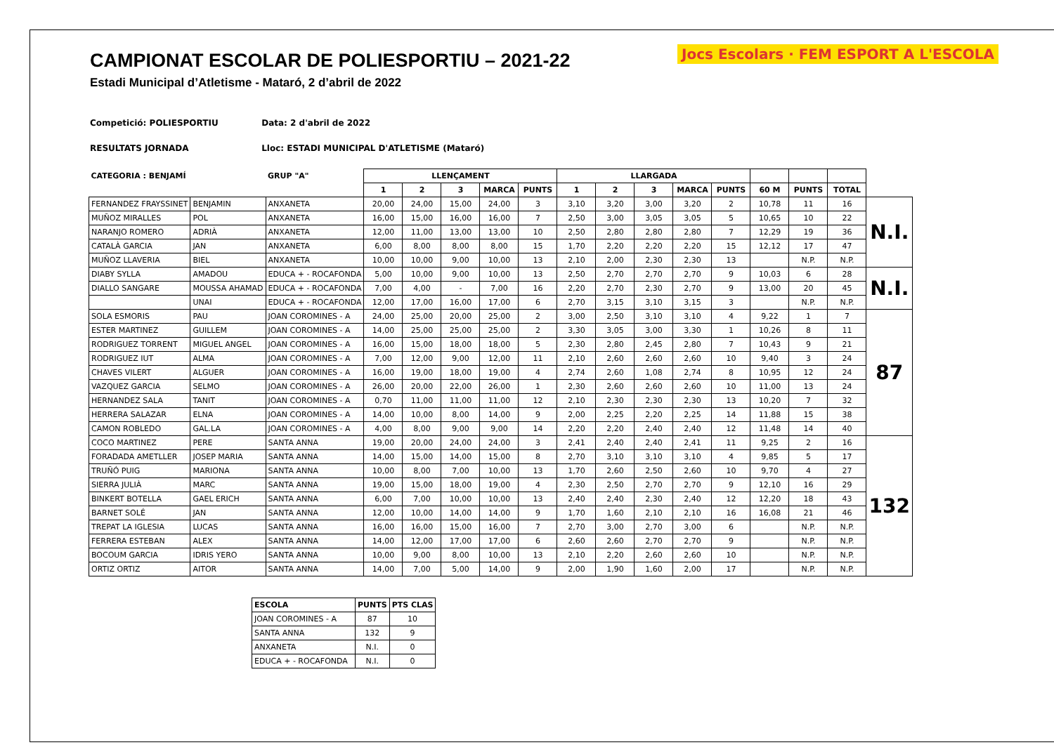Jocs Escolars · FEM ESPORT A L'ESCOLA
CAMPIONAT ESCOLAR DE POLIESPORTIU – 2021-22
Estadi Municipal d’Atletisme - Mataró, 2 d’abril de 2022
Competició: POLIESPORTIU Data: 2 d'abril de 2022
RESULTATS JORNADA Lloc: ESTADI MUNICIPAL D'ATLETISME (Mataró)
| CATEGORIA : BENJAMÍ | | GRUP "A" | LLENÇAMENT | | | | | LLARGADA | | | | | | | | |
| --- | --- | --- | --- | --- | --- | --- | --- | --- | --- | --- | --- | --- | --- | --- | --- | --- |
| | | | 1 | 2 | 3 | MARCA | PUNTS | 1 | 2 | 3 | MARCA | PUNTS | 60 M | PUNTS | TOTAL | |
| FERNANDEZ FRAYSSINET | BENJAMIN | ANXANETA | 20,00 | 24,00 | 15,00 | 24,00 | 3 | 3,10 | 3,20 | 3,00 | 3,20 | 2 | 10,78 | 11 | 16 | N.I. |
| MUÑOZ MIRALLES | POL | ANXANETA | 16,00 | 15,00 | 16,00 | 16,00 | 7 | 2,50 | 3,00 | 3,05 | 3,05 | 5 | 10,65 | 10 | 22 | |
| NARANJO ROMERO | ADRIÀ | ANXANETA | 12,00 | 11,00 | 13,00 | 13,00 | 10 | 2,50 | 2,80 | 2,80 | 2,80 | 7 | 12,29 | 19 | 36 | |
| CATALÀ GARCIA | JAN | ANXANETA | 6,00 | 8,00 | 8,00 | 8,00 | 15 | 1,70 | 2,20 | 2,20 | 2,20 | 15 | 12,12 | 17 | 47 | |
| MUÑOZ LLAVERIA | BIEL | ANXANETA | 10,00 | 10,00 | 9,00 | 10,00 | 13 | 2,10 | 2,00 | 2,30 | 2,30 | 13 | | N.P. | N.P. | |
| DIABY SYLLA | AMADOU | EDUCA + - ROCAFONDA | 5,00 | 10,00 | 9,00 | 10,00 | 13 | 2,50 | 2,70 | 2,70 | 2,70 | 9 | 10,03 | 6 | 28 | N.I. |
| DIALLO SANGARE | MOUSSA AHAMAD | EDUCA + - ROCAFONDA | 7,00 | 4,00 | - | 7,00 | 16 | 2,20 | 2,70 | 2,30 | 2,70 | 9 | 13,00 | 20 | 45 | |
| | UNAI | EDUCA + - ROCAFONDA | 12,00 | 17,00 | 16,00 | 17,00 | 6 | 2,70 | 3,15 | 3,10 | 3,15 | 3 | | N.P. | N.P. | |
| SOLA ESMORIS | PAU | JOAN COROMINES - A | 24,00 | 25,00 | 20,00 | 25,00 | 2 | 3,00 | 2,50 | 3,10 | 3,10 | 4 | 9,22 | 1 | 7 | 87 |
| ESTER MARTINEZ | GUILLEM | JOAN COROMINES - A | 14,00 | 25,00 | 25,00 | 25,00 | 2 | 3,30 | 3,05 | 3,00 | 3,30 | 1 | 10,26 | 8 | 11 | |
| RODRIGUEZ TORRENT | MIGUEL ANGEL | JOAN COROMINES - A | 16,00 | 15,00 | 18,00 | 18,00 | 5 | 2,30 | 2,80 | 2,45 | 2,80 | 7 | 10,43 | 9 | 21 | |
| RODRIGUEZ IUT | ALMA | JOAN COROMINES - A | 7,00 | 12,00 | 9,00 | 12,00 | 11 | 2,10 | 2,60 | 2,60 | 2,60 | 10 | 9,40 | 3 | 24 | |
| CHAVES VILERT | ALGUER | JOAN COROMINES - A | 16,00 | 19,00 | 18,00 | 19,00 | 4 | 2,74 | 2,60 | 1,08 | 2,74 | 8 | 10,95 | 12 | 24 | |
| VAZQUEZ GARCIA | SELMO | JOAN COROMINES - A | 26,00 | 20,00 | 22,00 | 26,00 | 1 | 2,30 | 2,60 | 2,60 | 2,60 | 10 | 11,00 | 13 | 24 | |
| HERNANDEZ SALA | TANIT | JOAN COROMINES - A | 0,70 | 11,00 | 11,00 | 11,00 | 12 | 2,10 | 2,30 | 2,30 | 2,30 | 13 | 10,20 | 7 | 32 | |
| HERRERA SALAZAR | ELNA | JOAN COROMINES - A | 14,00 | 10,00 | 8,00 | 14,00 | 9 | 2,00 | 2,25 | 2,20 | 2,25 | 14 | 11,88 | 15 | 38 | |
| CAMON ROBLEDO | GAL.LA | JOAN COROMINES - A | 4,00 | 8,00 | 9,00 | 9,00 | 14 | 2,20 | 2,20 | 2,40 | 2,40 | 12 | 11,48 | 14 | 40 | |
| COCO MARTINEZ | PERE | SANTA ANNA | 19,00 | 20,00 | 24,00 | 24,00 | 3 | 2,41 | 2,40 | 2,40 | 2,41 | 11 | 9,25 | 2 | 16 | 132 |
| FORADADA AMETLLER | JOSEP MARIA | SANTA ANNA | 14,00 | 15,00 | 14,00 | 15,00 | 8 | 2,70 | 3,10 | 3,10 | 3,10 | 4 | 9,85 | 5 | 17 | |
| TRUÑÓ PUIG | MARIONA | SANTA ANNA | 10,00 | 8,00 | 7,00 | 10,00 | 13 | 1,70 | 2,60 | 2,50 | 2,60 | 10 | 9,70 | 4 | 27 | |
| SIERRA JULIÀ | MARC | SANTA ANNA | 19,00 | 15,00 | 18,00 | 19,00 | 4 | 2,30 | 2,50 | 2,70 | 2,70 | 9 | 12,10 | 16 | 29 | |
| BINKERT BOTELLA | GAEL ERICH | SANTA ANNA | 6,00 | 7,00 | 10,00 | 10,00 | 13 | 2,40 | 2,40 | 2,30 | 2,40 | 12 | 12,20 | 18 | 43 | |
| BARNET SOLÉ | JAN | SANTA ANNA | 12,00 | 10,00 | 14,00 | 14,00 | 9 | 1,70 | 1,60 | 2,10 | 2,10 | 16 | 16,08 | 21 | 46 | |
| TREPAT LA IGLESIA | LUCAS | SANTA ANNA | 16,00 | 16,00 | 15,00 | 16,00 | 7 | 2,70 | 3,00 | 2,70 | 3,00 | 6 | | N.P. | N.P. | |
| FERRERA ESTEBAN | ALEX | SANTA ANNA | 14,00 | 12,00 | 17,00 | 17,00 | 6 | 2,60 | 2,60 | 2,70 | 2,70 | 9 | | N.P. | N.P. | |
| BOCOUM GARCIA | IDRIS YERO | SANTA ANNA | 10,00 | 9,00 | 8,00 | 10,00 | 13 | 2,10 | 2,20 | 2,60 | 2,60 | 10 | | N.P. | N.P. | |
| ORTIZ ORTIZ | AITOR | SANTA ANNA | 14,00 | 7,00 | 5,00 | 14,00 | 9 | 2,00 | 1,90 | 1,60 | 2,00 | 17 | | N.P. | N.P. | |
| ESCOLA | PUNTS | PTS CLAS |
| --- | --- | --- |
| JOAN COROMINES - A | 87 | 10 |
| SANTA ANNA | 132 | 9 |
| ANXANETA | N.I. | 0 |
| EDUCA + - ROCAFONDA | N.I. | 0 |